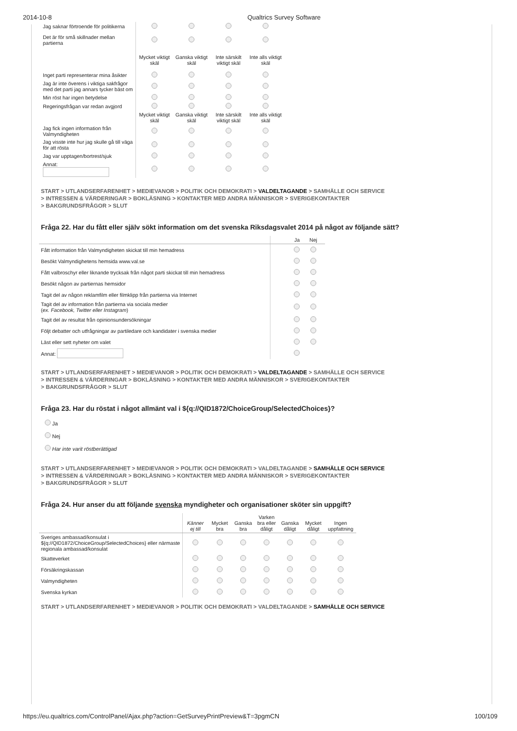2014-10-8 Qualtrics Survey Software
| Jag saknar förtroende för politikerna | | | | |
| Det är för små skillnader mellan partierna | | | | |
| | Mycket viktigt skäl | Ganska viktigt skäl | Inte särskilt viktigt skäl | Inte alls viktigt skäl |
| Inget parti representerar mina åsikter | | | | |
| Jag är inte överens i viktiga sakfrågor med det parti jag annars tycker bäst om | | | | |
| Min röst har ingen betydelse | | | | |
| Regeringsfrågan var redan avgjord | | | | |
| | Mycket viktigt skäl | Ganska viktigt skäl | Inte särskilt viktigt skäl | Inte alls viktigt skäl |
| Jag fick ingen information från Valmyndigheten | | | | |
| Jag visste inte hur jag skulle gå till väga för att rösta | | | | |
| Jag var upptagen/bortrest/sjuk | | | | |
| Annat: | | | | |
START > UTLANDSERFARENHET > MEDIEVANOR > POLITIK OCH DEMOKRATI > VALDELTAGANDE > SAMHÄLLE OCH SERVICE
> INTRESSEN & VÄRDERINGAR > BOKLÄSNING > KONTAKTER MED ANDRA MÄNNISKOR > SVERIGEKONTAKTER
> BAKGRUNDSFRÅGOR > SLUT
Fråga 22. Har du fått eller själv sökt information om det svenska Riksdagsvalet 2014 på något av följande sätt?
| | Ja | Nej |
| --- | --- | --- |
| Fått information från Valmyndigheten skickat till min hemadress | | |
| Besökt Valmyndighetens hemsida www.val.se | | |
| Fått valbroschyr eller liknande trycksak från något parti skickat till min hemadress | | |
| Besökt någon av partiernas hemsidor | | |
| Tagit del av någon reklamfilm eller filmklipp från partierna via Internet | | |
| Tagit del av information från partierna via sociala medier ( ex. Facebook, Twitter eller Instagram ) | | |
| Tagit del av resultat från opinionsundersökningar | | |
| Följt debatter och utfrågningar av partiledare och kandidater i svenska medier | | |
| Läst eller sett nyheter om valet | | |
| Annat: | | |
START > UTLANDSERFARENHET > MEDIEVANOR > POLITIK OCH DEMOKRATI > VALDELTAGANDE > SAMHÄLLE OCH SERVICE
> INTRESSEN & VÄRDERINGAR > BOKLÄSNING > KONTAKTER MED ANDRA MÄNNISKOR > SVERIGEKONTAKTER
> BAKGRUNDSFRÅGOR > SLUT
Fråga 23. Har du röstat i något allmänt val i ${q://QID1872/ChoiceGroup/SelectedChoices}?
Ja
Nej
Har inte varit röstberättigad
START > UTLANDSERFARENHET > MEDIEVANOR > POLITIK OCH DEMOKRATI > VALDELTAGANDE > SAMHÄLLE OCH SERVICE
> INTRESSEN & VÄRDERINGAR > BOKLÄSNING > KONTAKTER MED ANDRA MÄNNISKOR > SVERIGEKONTAKTER
> BAKGRUNDSFRÅGOR > SLUT
Fråga 24. Hur anser du att följande svenska myndigheter och organisationer sköter sin uppgift?
| | Känner ej till | Mycket bra | Ganska bra | Varken bra eller dåligt | Ganska dåligt | Mycket dåligt | Ingen uppfattning |
| --- | --- | --- | --- | --- | --- | --- | --- |
| Sveriges ambassad/konsulat i ${q://QID1872/ChoiceGroup/SelectedChoices} eller närmaste regionala ambassad/konsulat | | | | | | | |
| Skatteverket | | | | | | | |
| Försäkringskassan | | | | | | | |
| Valmyndigheten | | | | | | | |
| Svenska kyrkan | | | | | | | |
START > UTLANDSERFARENHET > MEDIEVANOR > POLITIK OCH DEMOKRATI > VALDELTAGANDE > SAMHÄLLE OCH SERVICE
https://eu.qualtrics.com/ControlPanel/Ajax.php?action=GetSurveyPrintPreview&T=3pgmCN 100/109